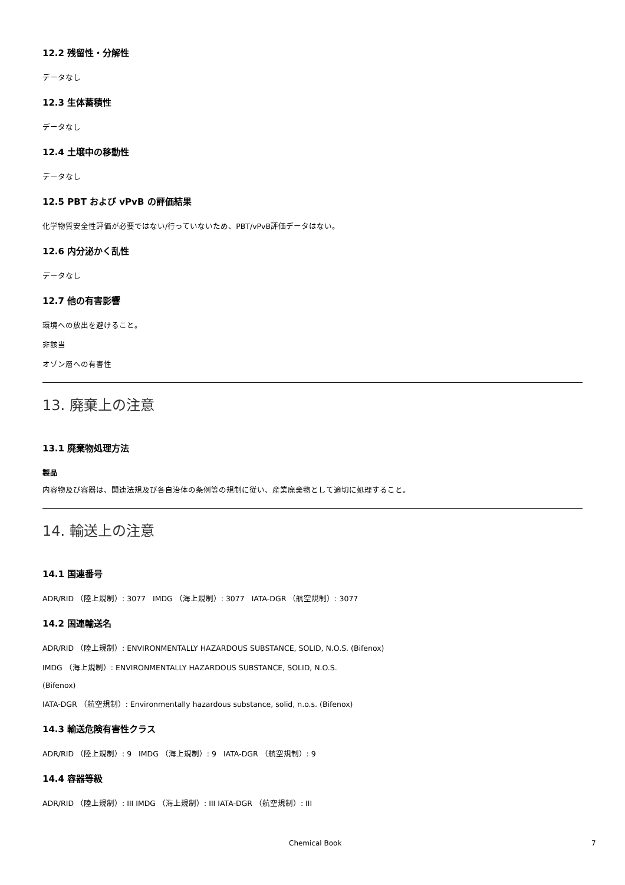12.2 残留性・分解性
データなし
12.3 生体蓄積性
データなし
12.4 土壌中の移動性
データなし
12.5 PBT および vPvB の評価結果
化学物質安全性評価が必要ではない/行っていないため、PBT/vPvB評価データはない。
12.6 内分泌かく乱性
データなし
12.7 他の有害影響
環境への放出を避けること。
非該当
オゾン層への有害性
13. 廃棄上の注意
13.1 廃棄物処理方法
製品
内容物及び容器は、関連法規及び各自治体の条例等の規制に従い、産業廃棄物として適切に処理すること。
14. 輸送上の注意
14.1 国連番号
ADR/RID （陸上規制）: 3077 IMDG （海上規制）: 3077 IATA-DGR （航空規制）: 3077
14.2 国連輸送名
ADR/RID （陸上規制）: ENVIRONMENTALLY HAZARDOUS SUBSTANCE, SOLID, N.O.S. (Bifenox)
IMDG （海上規制）: ENVIRONMENTALLY HAZARDOUS SUBSTANCE, SOLID, N.O.S.
(Bifenox)
IATA-DGR （航空規制）: Environmentally hazardous substance, solid, n.o.s. (Bifenox)
14.3 輸送危険有害性クラス
ADR/RID （陸上規制）: 9 IMDG （海上規制）: 9 IATA-DGR （航空規制）: 9
14.4 容器等級
ADR/RID （陸上規制）: III IMDG （海上規制）: III IATA-DGR （航空規制）: III
Chemical Book 7